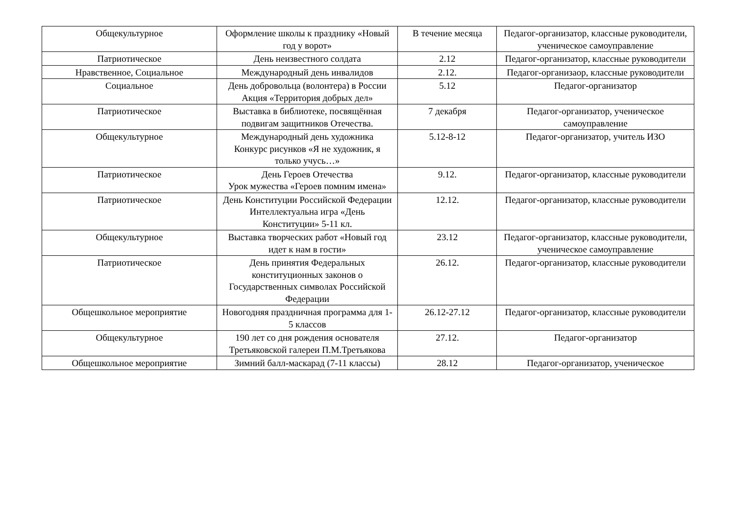| Общекультурное | Оформление школы к празднику «Новый год у ворот» | В течение месяца | Педагог-организатор, классные руководители, ученическое самоуправление |
| Патриотическое | День неизвестного солдата | 2.12 | Педагог-организатор, классные руководители |
| Нравственное, Социальное | Международный день инвалидов | 2.12. | Педагог-организаор, классные руководители |
| Социальное | День добровольца (волонтера) в России Акция «Территория добрых дел» | 5.12 | Педагог-организатор |
| Патриотическое | Выставка в библиотеке, посвящённая подвигам защитников Отечества. | 7 декабря | Педагог-организатор, ученическое самоуправление |
| Общекультурное | Международный день художника Конкурс рисунков «Я не художник, я только учусь…» | 5.12-8-12 | Педагог-организатор, учитель ИЗО |
| Патриотическое | День Героев Отечества Урок мужества «Героев помним имена» | 9.12. | Педагог-организатор, классные руководители |
| Патриотическое | День Конституции Российской Федерации Интеллектуальна игра «День Конституции» 5-11 кл. | 12.12. | Педагог-организатор, классные руководители |
| Общекультурное | Выставка творческих работ «Новый год идет к нам в гости» | 23.12 | Педагог-организатор, классные руководители, ученическое самоуправление |
| Патриотическое | День принятия Федеральных конституционных законов о Государственных символах Российской Федерации | 26.12. | Педагог-организатор, классные руководители |
| Общешкольное мероприятие | Новогодняя праздничная программа для 1-5 классов | 26.12-27.12 | Педагог-организатор, классные руководители |
| Общекультурное | 190 лет со дня рождения основателя Третьяковской галереи П.М.Третьякова | 27.12. | Педагог-организатор |
| Общешкольное мероприятие | Зимний балл-маскарад (7-11 классы) | 28.12 | Педагог-организатор, ученическое |